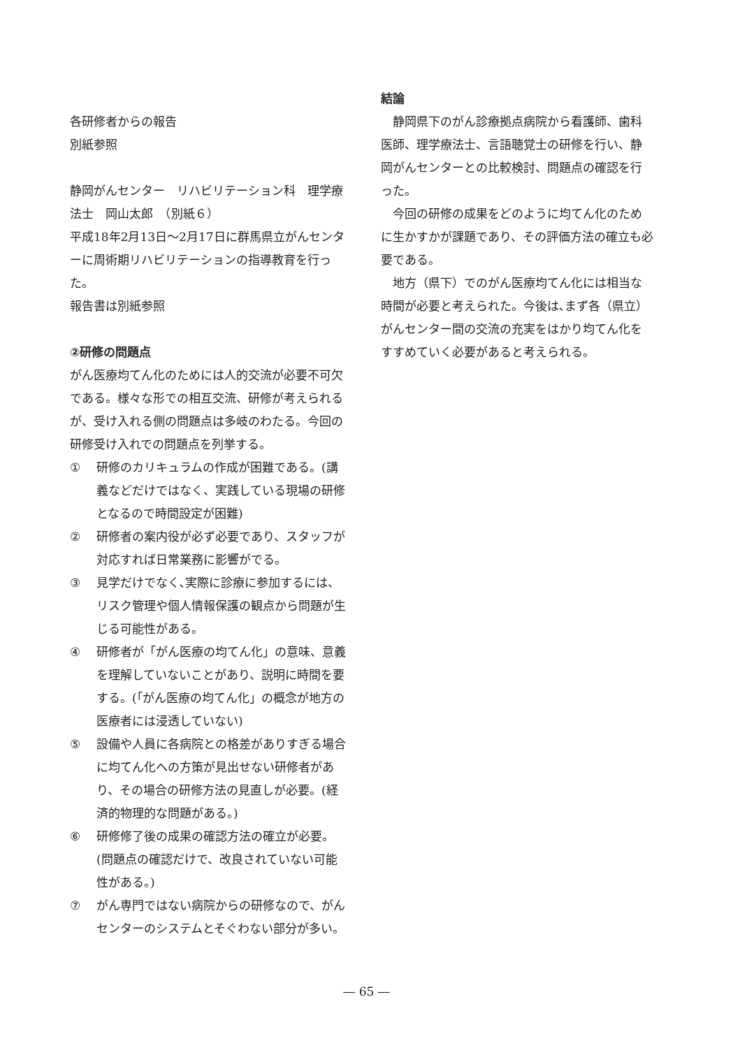各研修者からの報告
別紙参照
静岡がんセンター　リハビリテーション科　理学療法士　岡山太郎　（別紙６）
平成18年2月13日～2月17日に群馬県立がんセンターに周術期リハビリテーションの指導教育を行った。
報告書は別紙参照
②研修の問題点
がん医療均てん化のためには人的交流が必要不可欠である。様々な形での相互交流、研修が考えられるが、受け入れる側の問題点は多岐のわたる。今回の研修受け入れでの問題点を列挙する。
① 研修のカリキュラムの作成が困難である。(講義などだけではなく、実践している現場の研修となるので時間設定が困難)
② 研修者の案内役が必ず必要であり、スタッフが対応すれば日常業務に影響がでる。
③ 見学だけでなく､実際に診療に参加するには、リスク管理や個人情報保護の観点から問題が生じる可能性がある。
④ 研修者が「がん医療の均てん化」の意味、意義を理解していないことがあり、説明に時間を要する。(｢がん医療の均てん化」の概念が地方の医療者には浸透していない)
⑤ 設備や人員に各病院との格差がありすぎる場合に均てん化への方策が見出せない研修者があり、その場合の研修方法の見直しが必要。(経済的物理的な問題がある。)
⑥ 研修修了後の成果の確認方法の確立が必要。(問題点の確認だけで、改良されていない可能性がある。)
⑦ がん専門ではない病院からの研修なので、がんセンターのシステムとそぐわない部分が多い。
結論
静岡県下のがん診療拠点病院から看護師、歯科医師、理学療法士、言語聴覚士の研修を行い、静岡がんセンターとの比較検討、問題点の確認を行った。
今回の研修の成果をどのように均てん化のために生かすかが課題であり、その評価方法の確立も必要である。
地方（県下）でのがん医療均てん化には相当な時間が必要と考えられた。今後は､まず各（県立）がんセンター間の交流の充実をはかり均てん化をすすめていく必要があると考えられる。
― 65 ―